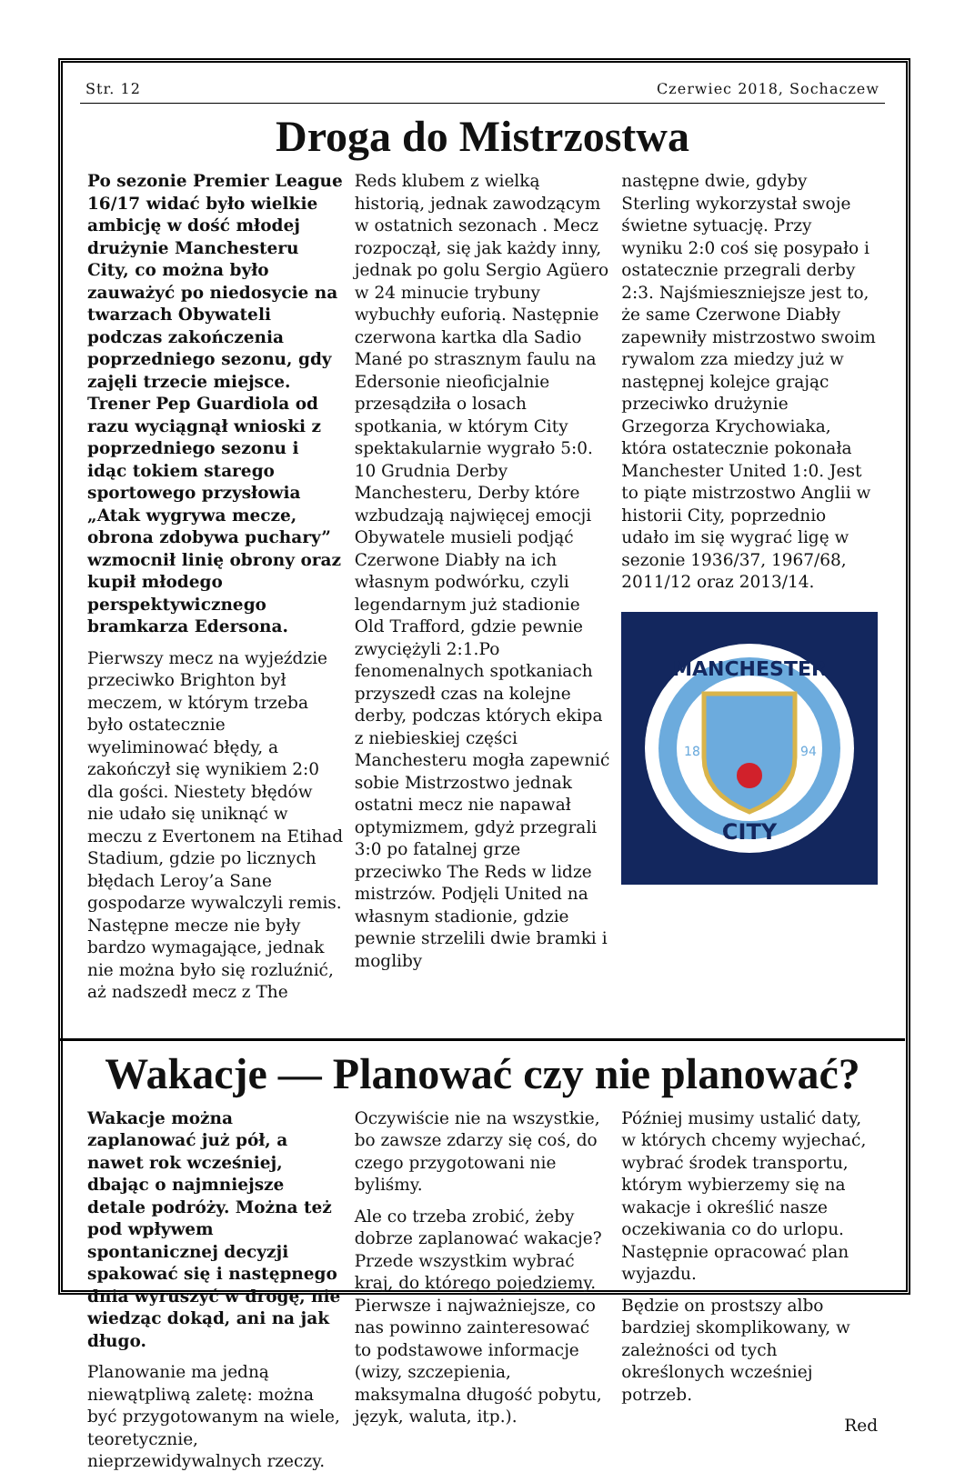Str. 12 Czerwiec 2018, Sochaczew
Droga do Mistrzostwa
Po sezonie Premier League 16/17 widać było wielkie ambicję w dość młodej drużynie Manchesteru City, co można było zauważyć po niedosycie na twarzach Obywateli podczas zakończenia poprzedniego sezonu, gdy zajęli trzecie miejsce. Trener Pep Guardiola od razu wyciągnął wnioski z poprzedniego sezonu i idąc tokiem starego sportowego przysłowia „Atak wygrywa mecze, obrona zdobywa puchary” wzmocnił linię obrony oraz kupił młodego perspektywicznego bramkarza Edersona.
Pierwszy mecz na wyjeździe przeciwko Brighton był meczem, w którym trzeba było ostatecznie wyeliminować błędy, a zakończył się wynikiem 2:0 dla gości. Niestety błędów nie udało się uniknąć w meczu z Evertonem na Etihad Stadium, gdzie po licznych błędach Leroy’a Sane gospodarze wywalczyli remis. Następne mecze nie były bardzo wymagające, jednak nie można było się rozluźnić, aż nadszedł mecz z The
Reds klubem z wielką historią, jednak zawodzącym w ostatnich sezonach . Mecz rozpoczął, się jak każdy inny, jednak po golu Sergio Agüero w 24 minucie trybuny wybuchły euforią. Następnie czerwona kartka dla Sadio Mané po strasznym faulu na Edersonie nieoficjalnie przesądziła o losach spotkania, w którym City spektakularnie wygrało 5:0. 10 Grudnia Derby Manchesteru, Derby które wzbudzają najwięcej emocji Obywatele musieli podjąć Czerwone Diabły na ich własnym podwórku, czyli legendarnym już stadionie Old Trafford, gdzie pewnie zwyciężyli 2:1.Po fenomenalnych spotkaniach przyszedł czas na kolejne derby, podczas których ekipa z niebieskiej części Manchesteru mogła zapewnić sobie Mistrzostwo jednak ostatni mecz nie napawał optymizmem, gdyż przegrali 3:0 po fatalnej grze przeciwko The Reds w lidze mistrzów. Podjęli United na własnym stadionie, gdzie pewnie strzelili dwie bramki i mogliby
następne dwie, gdyby Sterling wykorzystał swoje świetne sytuację. Przy wyniku 2:0 coś się posypało i ostatecznie przegrali derby 2:3. Najśmieszniejsze jest to, że same Czerwone Diabły zapewniły mistrzostwo swoim rywalom zza miedzy już w następnej kolejce grając przeciwko drużynie Grzegorza Krychowiaka, która ostatecznie pokonała Manchester United 1:0. Jest to piąte mistrzostwo Anglii w historii City, poprzednio udało im się wygrać ligę w sezonie 1936/37, 1967/68, 2011/12 oraz 2013/14.
MANCHESTER
CITY
18
94
Wakacje — Planować czy nie planować?
Wakacje można zaplanować już pół, a nawet rok wcześniej, dbając o najmniejsze detale podróży. Można też pod wpływem spontanicznej decyzji spakować się i następnego dnia wyruszyć w drogę, nie wiedząc dokąd, ani na jak długo.
Planowanie ma jedną niewątpliwą zaletę: można być przygotowanym na wiele, teoretycznie, nieprzewidywalnych rzeczy.
Oczywiście nie na wszystkie, bo zawsze zdarzy się coś, do czego przygotowani nie byliśmy.
Ale co trzeba zrobić, żeby dobrze zaplanować wakacje? Przede wszystkim wybrać kraj, do którego pojedziemy. Pierwsze i najważniejsze, co nas powinno zainteresować to podstawowe informacje (wizy, szczepienia, maksymalna długość pobytu, język, waluta, itp.).
Później musimy ustalić daty, w których chcemy wyjechać, wybrać środek transportu, którym wybierzemy się na wakacje i określić nasze oczekiwania co do urlopu. Następnie opracować plan wyjazdu.
Będzie on prostszy albo bardziej skomplikowany, w zależności od tych określonych wcześniej potrzeb.
Red